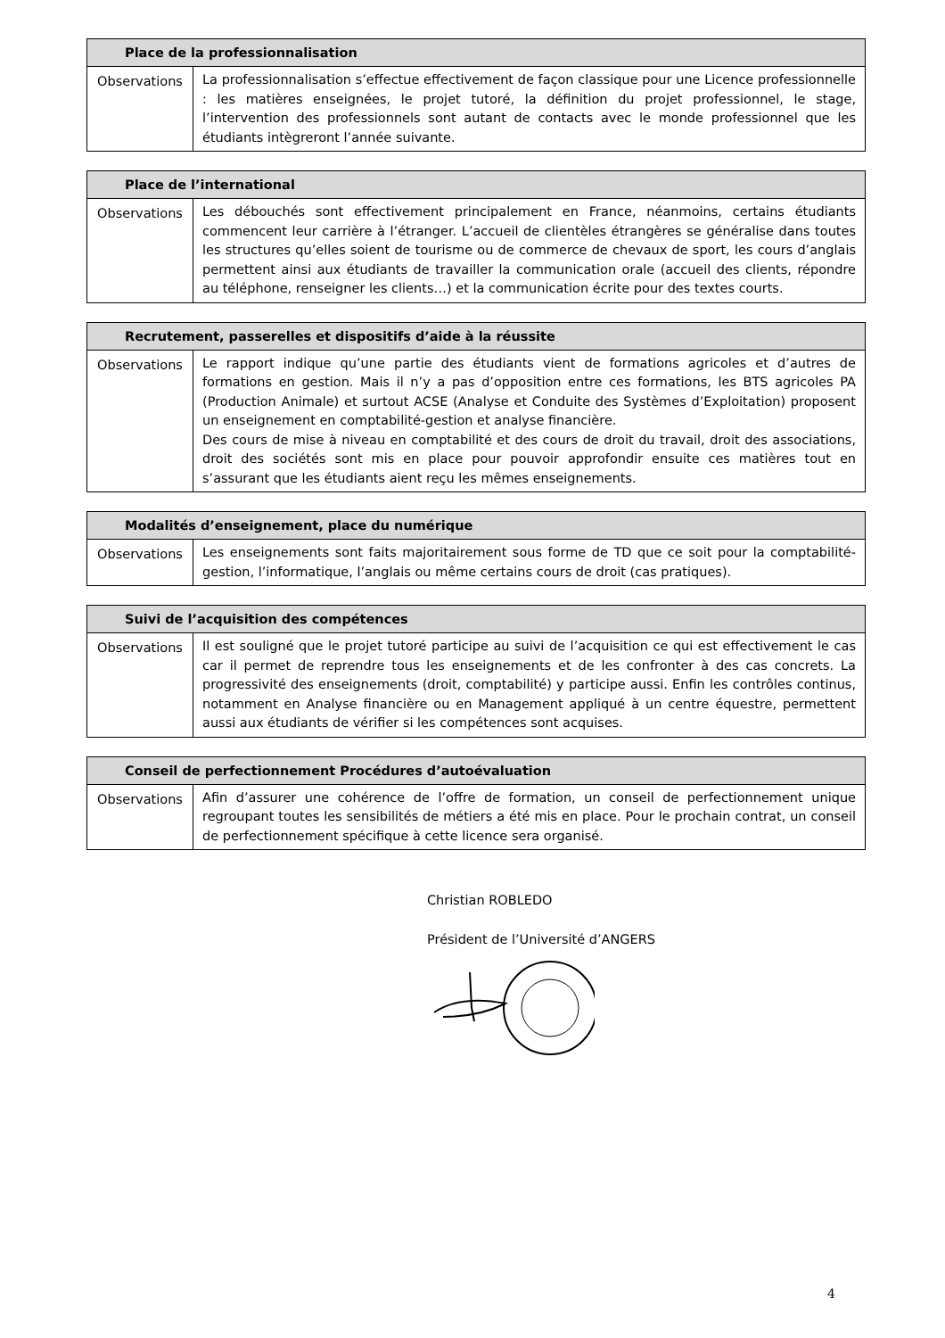| Place de la professionnalisation | |
| --- | --- |
| Observations | La professionnalisation s’effectue effectivement de façon classique pour une Licence professionnelle : les matières enseignées, le projet tutoré, la définition du projet professionnel, le stage, l’intervention des professionnels sont autant de contacts avec le monde professionnel que les étudiants intègreront l’année suivante. |
| Place de l’international | |
| --- | --- |
| Observations | Les débouchés sont effectivement principalement en France, néanmoins, certains étudiants commencent leur carrière à l’étranger. L’accueil de clientèles étrangères se généralise dans toutes les structures qu’elles soient de tourisme ou de commerce de chevaux de sport, les cours d’anglais permettent ainsi aux étudiants de travailler la communication orale (accueil des clients, répondre au téléphone, renseigner les clients…) et la communication écrite pour des textes courts. |
| Recrutement, passerelles et dispositifs d’aide à la réussite | |
| --- | --- |
| Observations | Le rapport indique qu’une partie des étudiants vient de formations agricoles et d’autres de formations en gestion. Mais il n’y a pas d’opposition entre ces formations, les BTS agricoles PA (Production Animale) et surtout ACSE (Analyse et Conduite des Systèmes d’Exploitation) proposent un enseignement en comptabilité-gestion et analyse financière. Des cours de mise à niveau en comptabilité et des cours de droit du travail, droit des associations, droit des sociétés sont mis en place pour pouvoir approfondir ensuite ces matières tout en s’assurant que les étudiants aient reçu les mêmes enseignements. |
| Modalités d’enseignement, place du numérique | |
| --- | --- |
| Observations | Les enseignements sont faits majoritairement sous forme de TD que ce soit pour la comptabilité-gestion, l’informatique, l’anglais ou même certains cours de droit (cas pratiques). |
| Suivi de l’acquisition des compétences | |
| --- | --- |
| Observations | Il est souligné que le projet tutoré participe au suivi de l’acquisition ce qui est effectivement le cas car il permet de reprendre tous les enseignements et de les confronter à des cas concrets. La progressivité des enseignements (droit, comptabilité) y participe aussi. Enfin les contrôles continus, notamment en Analyse financière ou en Management appliqué à un centre équestre, permettent aussi aux étudiants de vérifier si les compétences sont acquises. |
| Conseil de perfectionnement Procédures d’autoévaluation | |
| --- | --- |
| Observations | Afin d’assurer une cohérence de l’offre de formation, un conseil de perfectionnement unique regroupant toutes les sensibilités de métiers a été mis en place. Pour le prochain contrat, un conseil de perfectionnement spécifique à cette licence sera organisé. |
Christian ROBLEDO
Président de l’Université d’ANGERS
4